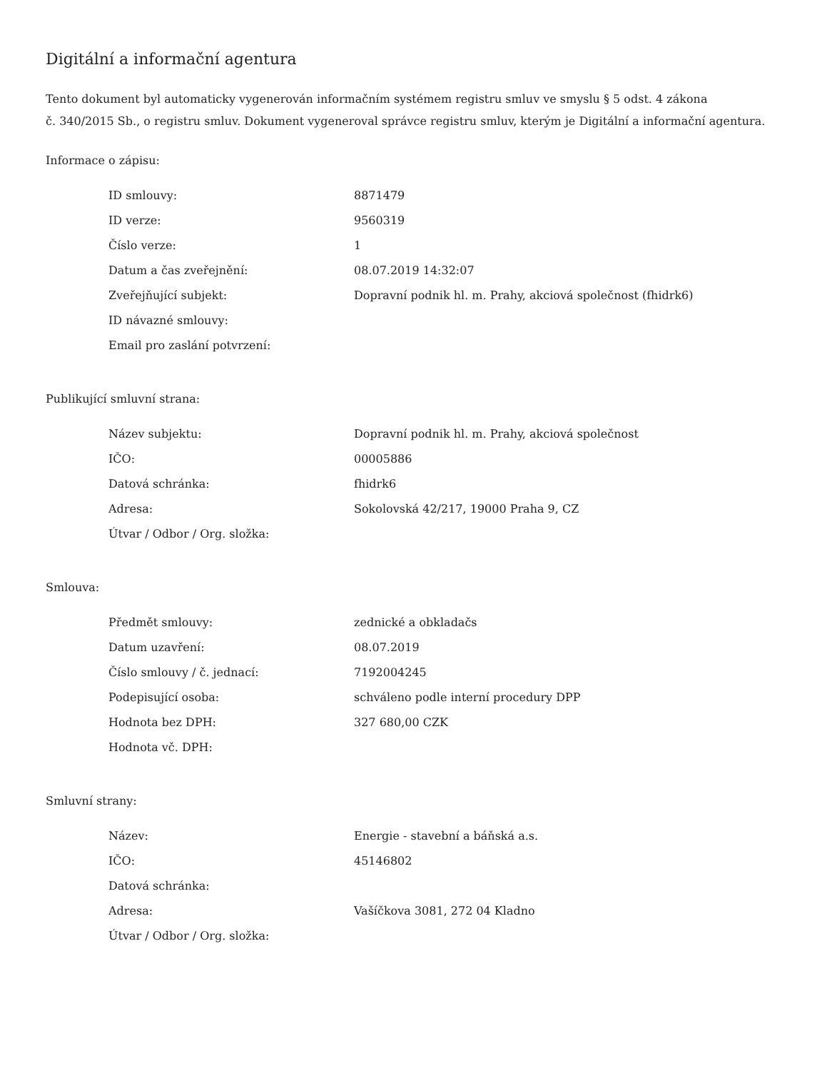Digitální a informační agentura
Tento dokument byl automaticky vygenerován informačním systémem registru smluv ve smyslu § 5 odst. 4 zákona
č. 340/2015 Sb., o registru smluv. Dokument vygeneroval správce registru smluv, kterým je Digitální a informační agentura.
Informace o zápisu:
| ID smlouvy: | 8871479 |
| ID verze: | 9560319 |
| Číslo verze: | 1 |
| Datum a čas zveřejnění: | 08.07.2019 14:32:07 |
| Zveřejňující subjekt: | Dopravní podnik hl. m. Prahy, akciová společnost (fhidrk6) |
| ID návazné smlouvy: | |
| Email pro zaslání potvrzení: | |
Publikující smluvní strana:
| Název subjektu: | Dopravní podnik hl. m. Prahy, akciová společnost |
| IČO: | 00005886 |
| Datová schránka: | fhidrk6 |
| Adresa: | Sokolovská 42/217, 19000 Praha 9, CZ |
| Útvar / Odbor / Org. složka: | |
Smlouva:
| Předmět smlouvy: | zednické a obkladačs |
| Datum uzavření: | 08.07.2019 |
| Číslo smlouvy / č. jednací: | 7192004245 |
| Podepisující osoba: | schváleno podle interní procedury DPP |
| Hodnota bez DPH: | 327 680,00 CZK |
| Hodnota vč. DPH: | |
Smluvní strany:
| Název: | Energie - stavební a báňská a.s. |
| IČO: | 45146802 |
| Datová schránka: | |
| Adresa: | Vašíčkova 3081, 272 04 Kladno |
| Útvar / Odbor / Org. složka: | |